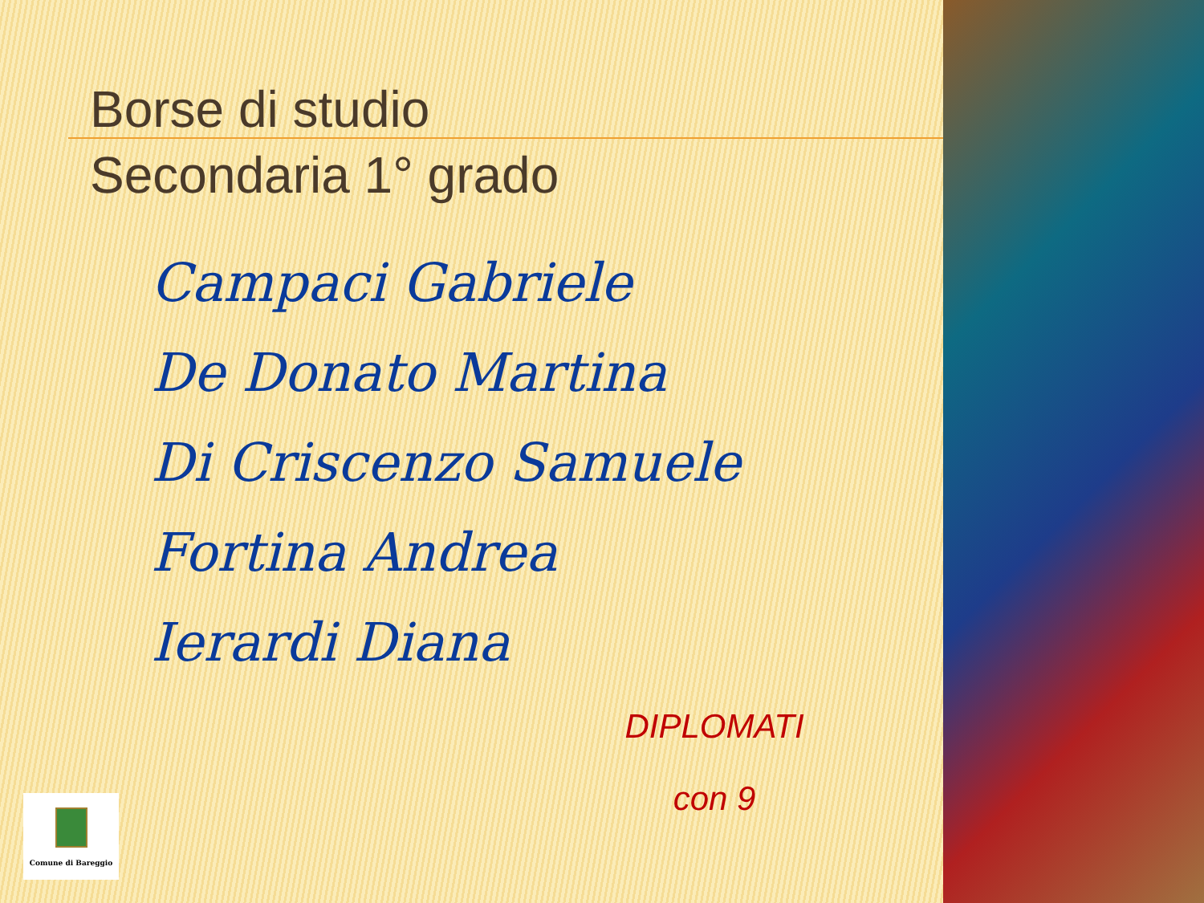Borse di studio
Secondaria 1° grado
Campaci Gabriele
De Donato Martina
Di Criscenzo Samuele
Fortina Andrea
Ierardi Diana
DIPLOMATI
con 9
Comune di Bareggio